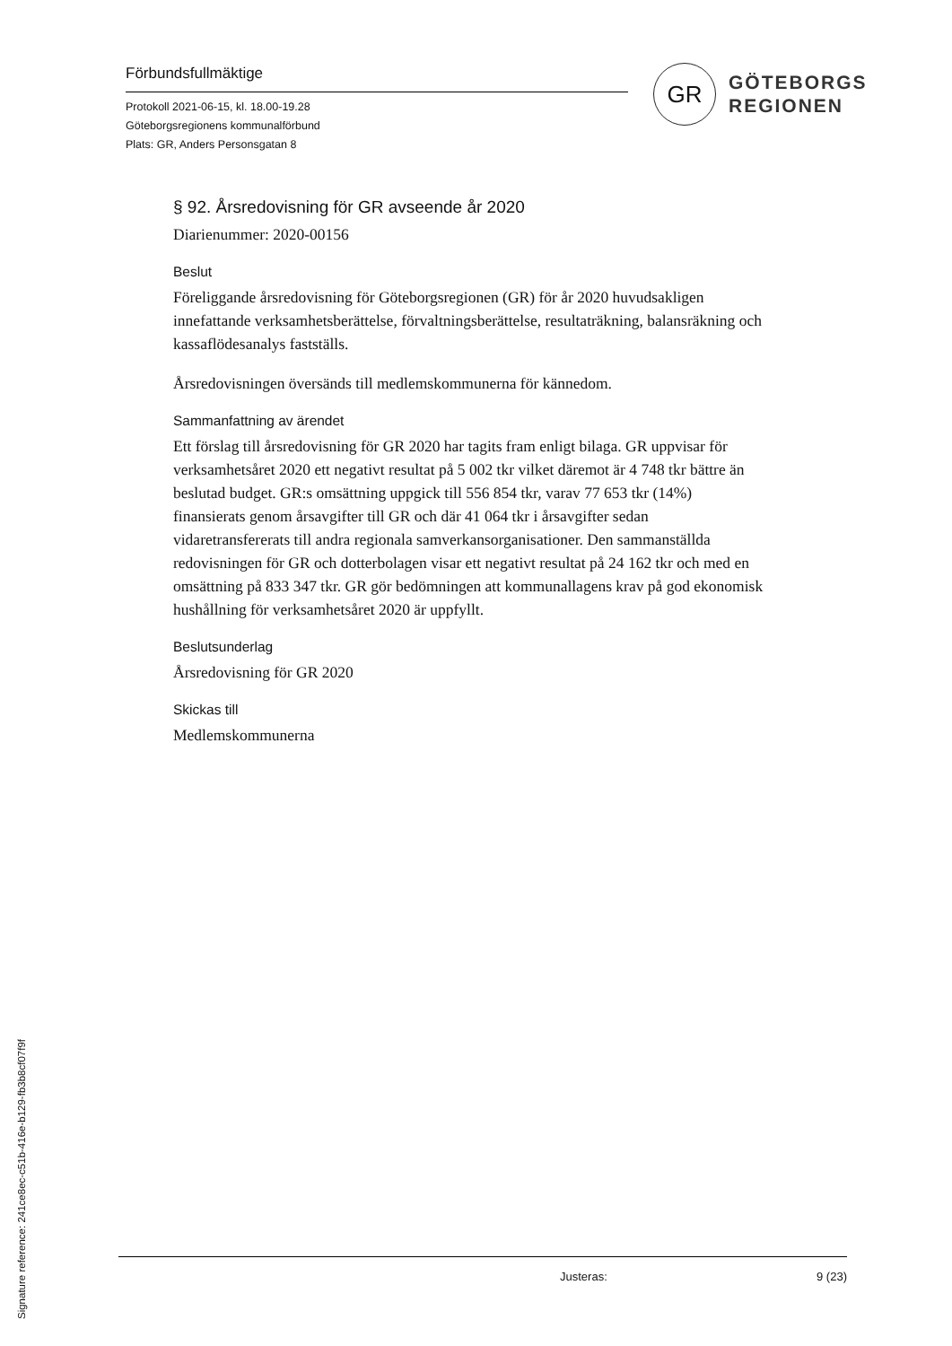Förbundsfullmäktige
Protokoll 2021-06-15, kl. 18.00-19.28
Göteborgsregionens kommunalförbund
Plats: GR, Anders Personsgatan 8
GR
GÖTEBORGS
REGIONEN
§ 92. Årsredovisning för GR avseende år 2020
Diarienummer: 2020-00156
Beslut
Föreliggande årsredovisning för Göteborgsregionen (GR) för år 2020 huvudsakligen innefattande verksamhetsberättelse, förvaltningsberättelse, resultaträkning, balansräkning och kassaflödesanalys fastställs.
Årsredovisningen översänds till medlemskommunerna för kännedom.
Sammanfattning av ärendet
Ett förslag till årsredovisning för GR 2020 har tagits fram enligt bilaga. GR uppvisar för verksamhetsåret 2020 ett negativt resultat på 5 002 tkr vilket däremot är 4 748 tkr bättre än beslutad budget. GR:s omsättning uppgick till 556 854 tkr, varav 77 653 tkr (14%) finansierats genom årsavgifter till GR och där 41 064 tkr i årsavgifter sedan vidaretransfererats till andra regionala samverkansorganisationer. Den sammanställda redovisningen för GR och dotterbolagen visar ett negativt resultat på 24 162 tkr och med en omsättning på 833 347 tkr. GR gör bedömningen att kommunallagens krav på god ekonomisk hushållning för verksamhetsåret 2020 är uppfyllt.
Beslutsunderlag
Årsredovisning för GR 2020
Skickas till
Medlemskommunerna
Justeras: 9 (23)
Signature reference: 241ce8ec-c51b-416e-b129-fb3b8cf07f9f